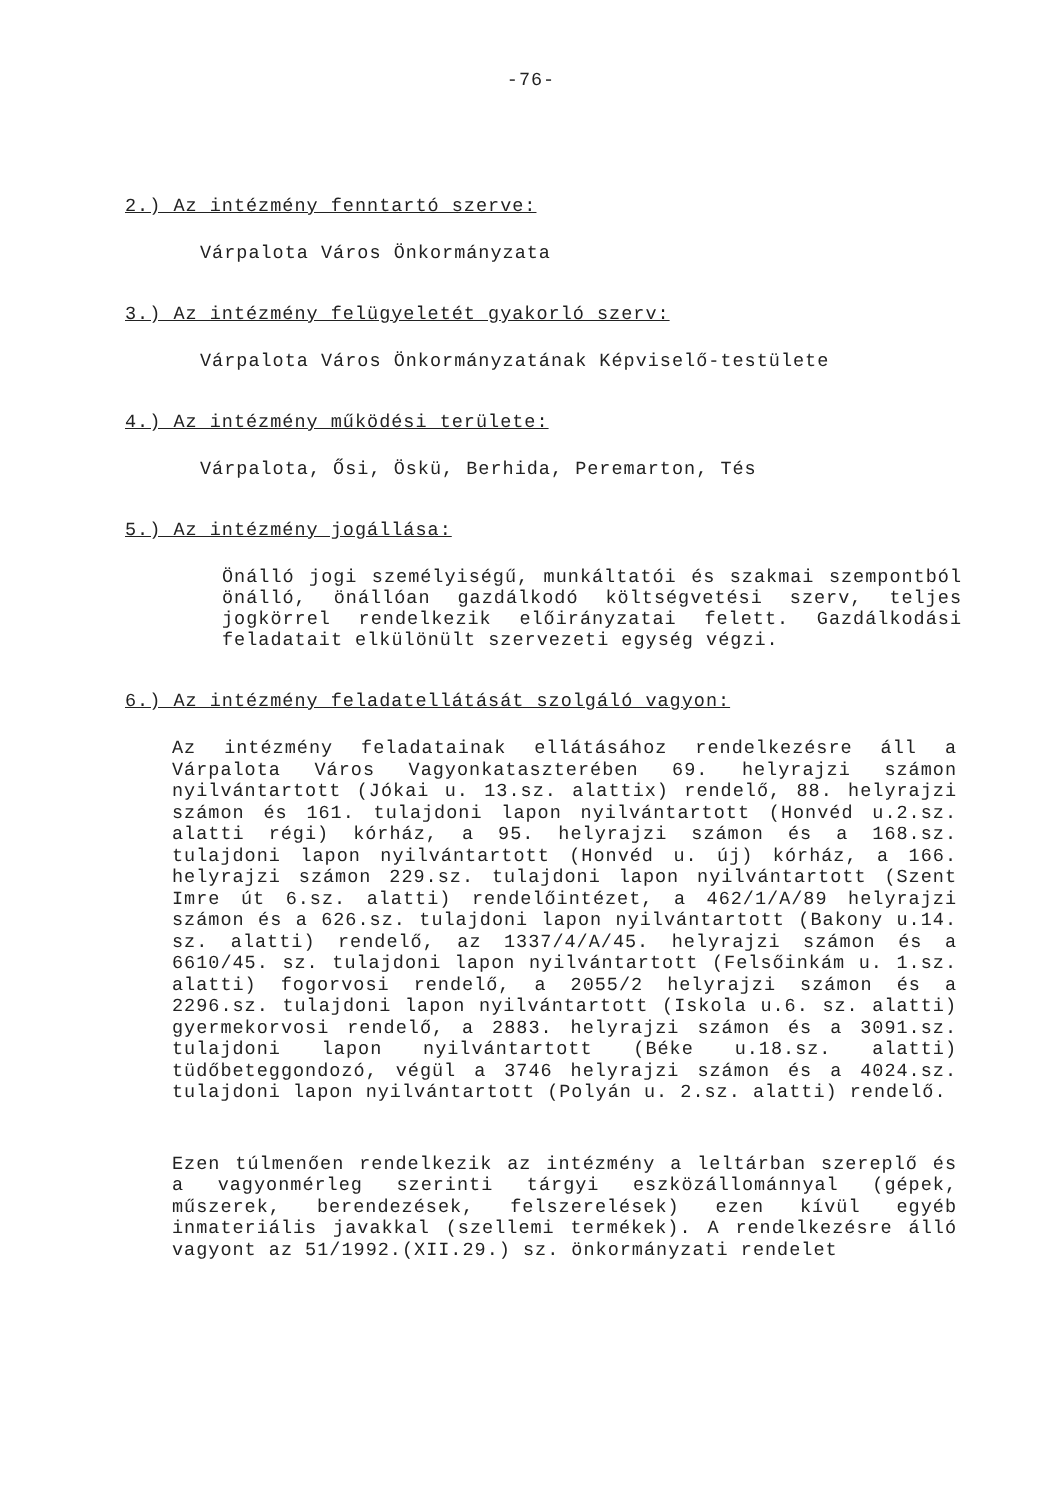-76-
2.) Az intézmény fenntartó szerve:
Várpalota Város Önkormányzata
3.) Az intézmény felügyeletét gyakorló szerv:
Várpalota Város Önkormányzatának Képviselő-testülete
4.) Az intézmény működési területe:
Várpalota, Ősi, Öskü, Berhida, Peremarton, Tés
5.) Az intézmény jogállása:
Önálló jogi személyiségű, munkáltatói és szakmai szempontból önálló, önállóan gazdálkodó költségvetési szerv, teljes jogkörrel rendelkezik előirányzatai felett. Gazdálkodási feladatait elkülönült szervezeti egység végzi.
6.) Az intézmény feladatellátását szolgáló vagyon:
Az intézmény feladatainak ellátásához rendelkezésre áll a Várpalota Város Vagyonkataszterében 69. helyrajzi számon nyilvántartott (Jókai u. 13.sz. alattix) rendelő, 88. helyrajzi számon és 161. tulajdoni lapon nyilvántartott (Honvéd u.2.sz. alatti régi) kórház, a 95. helyrajzi számon és a 168.sz. tulajdoni lapon nyilvántartott (Honvéd u. új) kórház, a 166. helyrajzi számon 229.sz. tulajdoni lapon nyilvántartott (Szent Imre út 6.sz. alatti) rendelőintézet, a 462/1/A/89 helyrajzi számon és a 626.sz. tulajdoni lapon nyilvántartott (Bakony u.14. sz. alatti) rendelő, az 1337/4/A/45. helyrajzi számon és a 6610/45. sz. tulajdoni lapon nyilvántartott (Felsőinkám u. 1.sz. alatti) fogorvosi rendelő, a 2055/2 helyrajzi számon és a 2296.sz. tulajdoni lapon nyilvántartott (Iskola u.6. sz. alatti) gyermekorvosi rendelő, a 2883. helyrajzi számon és a 3091.sz. tulajdoni lapon nyilvántartott (Béke u.18.sz. alatti) tüdőbeteggondozó, végül a 3746 helyrajzi számon és a 4024.sz. tulajdoni lapon nyilvántartott (Polyán u. 2.sz. alatti) rendelő.
Ezen túlmenően rendelkezik az intézmény a leltárban szereplő és a vagyonmérleg szerinti tárgyi eszközállománnyal (gépek, műszerek, berendezések, felszerelések) ezen kívül egyéb inmateriális javakkal (szellemi termékek). A rendelkezésre álló vagyont az 51/1992.(XII.29.) sz. önkormányzati rendelet